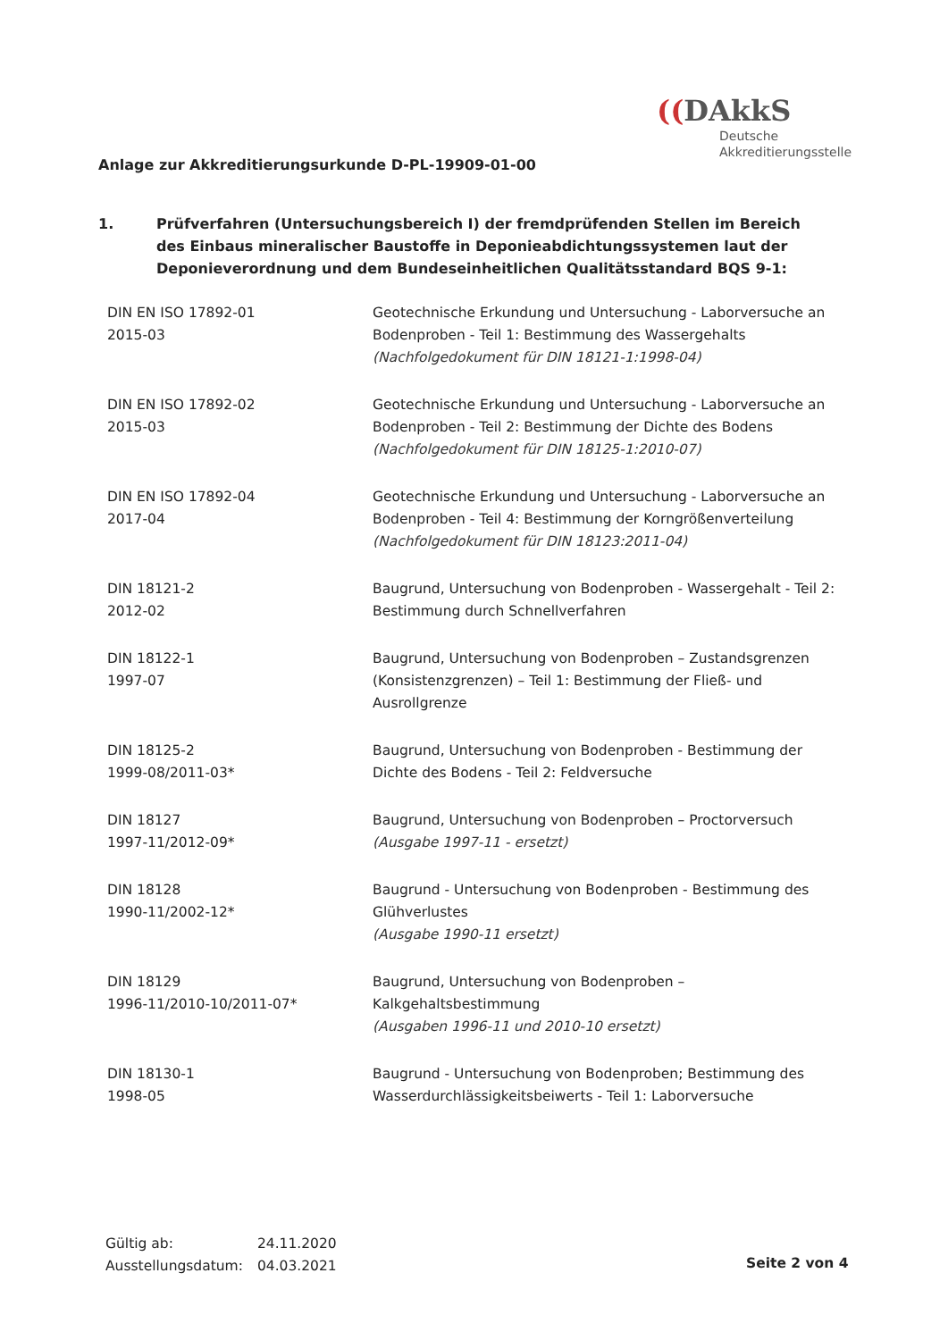((DAkkS
Deutsche
Akkreditierungsstelle
Anlage zur Akkreditierungsurkunde D-PL-19909-01-00
1. Prüfverfahren (Untersuchungsbereich I) der fremdprüfenden Stellen im Bereich des Einbaus mineralischer Baustoffe in Deponieabdichtungssystemen laut der Deponieverordnung und dem Bundeseinheitlichen Qualitätsstandard BQS 9-1:
| DIN EN ISO 17892-01 2015-03 | Geotechnische Erkundung und Untersuchung - Laborversuche an Bodenproben - Teil 1: Bestimmung des Wassergehalts (Nachfolgedokument für DIN 18121-1:1998-04) |
| DIN EN ISO 17892-02 2015-03 | Geotechnische Erkundung und Untersuchung - Laborversuche an Bodenproben - Teil 2: Bestimmung der Dichte des Bodens (Nachfolgedokument für DIN 18125-1:2010-07) |
| DIN EN ISO 17892-04 2017-04 | Geotechnische Erkundung und Untersuchung - Laborversuche an Bodenproben - Teil 4: Bestimmung der Korngrößenverteilung (Nachfolgedokument für DIN 18123:2011-04) |
| DIN 18121-2 2012-02 | Baugrund, Untersuchung von Bodenproben - Wassergehalt - Teil 2: Bestimmung durch Schnellverfahren |
| DIN 18122-1 1997-07 | Baugrund, Untersuchung von Bodenproben – Zustandsgrenzen (Konsistenzgrenzen) – Teil 1: Bestimmung der Fließ- und Ausrollgrenze |
| DIN 18125-2 1999-08/2011-03* | Baugrund, Untersuchung von Bodenproben - Bestimmung der Dichte des Bodens - Teil 2: Feldversuche |
| DIN 18127 1997-11/2012-09* | Baugrund, Untersuchung von Bodenproben – Proctorversuch (Ausgabe 1997-11 - ersetzt) |
| DIN 18128 1990-11/2002-12* | Baugrund - Untersuchung von Bodenproben - Bestimmung des Glühverlustes (Ausgabe 1990-11 ersetzt) |
| DIN 18129 1996-11/2010-10/2011-07* | Baugrund, Untersuchung von Bodenproben – Kalkgehaltsbestimmung (Ausgaben 1996-11 und 2010-10 ersetzt) |
| DIN 18130-1 1998-05 | Baugrund - Untersuchung von Bodenproben; Bestimmung des Wasserdurchlässigkeitsbeiwerts - Teil 1: Laborversuche |
Gültig ab: 24.11.2020
Ausstellungsdatum: 04.03.2021
Seite 2 von 4